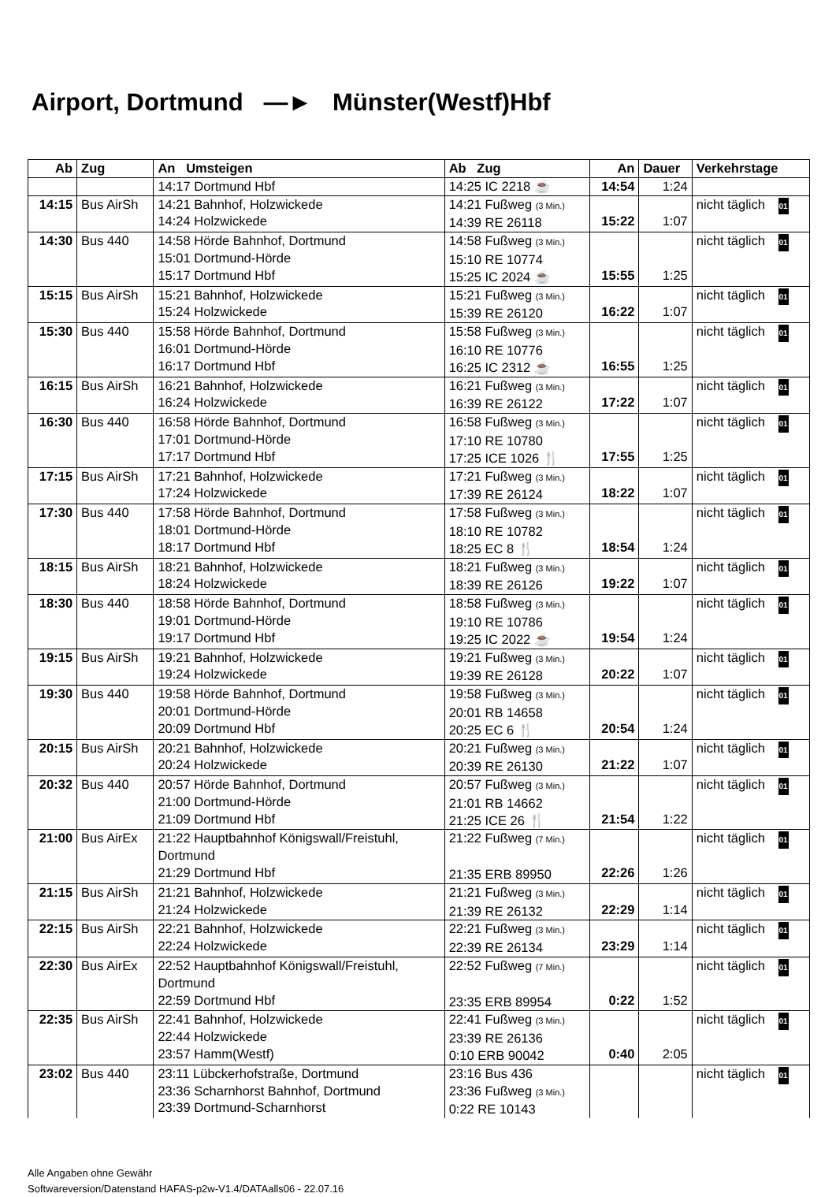Airport, Dortmund —► Münster(Westf)Hbf
| Ab | Zug | An Umsteigen | Ab Zug | An | Dauer | Verkehrstage |
| --- | --- | --- | --- | --- | --- | --- |
| | | 14:17 Dortmund Hbf | 14:25 IC 2218 ☕ | 14:54 | 1:24 | |
| 14:15 | Bus AirSh | 14:21 Bahnhof, Holzwickede 14:24 Holzwickede | 14:21 Fußweg (3 Min.) 14:39 RE 26118 | 15:22 | 1:07 | nicht täglich 01 |
| 14:30 | Bus 440 | 14:58 Hörde Bahnhof, Dortmund 15:01 Dortmund-Hörde 15:17 Dortmund Hbf | 14:58 Fußweg (3 Min.) 15:10 RE 10774 15:25 IC 2024 ☕ | 15:55 | 1:25 | nicht täglich 01 |
| 15:15 | Bus AirSh | 15:21 Bahnhof, Holzwickede 15:24 Holzwickede | 15:21 Fußweg (3 Min.) 15:39 RE 26120 | 16:22 | 1:07 | nicht täglich 01 |
| 15:30 | Bus 440 | 15:58 Hörde Bahnhof, Dortmund 16:01 Dortmund-Hörde 16:17 Dortmund Hbf | 15:58 Fußweg (3 Min.) 16:10 RE 10776 16:25 IC 2312 ☕ | 16:55 | 1:25 | nicht täglich 01 |
| 16:15 | Bus AirSh | 16:21 Bahnhof, Holzwickede 16:24 Holzwickede | 16:21 Fußweg (3 Min.) 16:39 RE 26122 | 17:22 | 1:07 | nicht täglich 01 |
| 16:30 | Bus 440 | 16:58 Hörde Bahnhof, Dortmund 17:01 Dortmund-Hörde 17:17 Dortmund Hbf | 16:58 Fußweg (3 Min.) 17:10 RE 10780 17:25 ICE 1026 🍴 | 17:55 | 1:25 | nicht täglich 01 |
| 17:15 | Bus AirSh | 17:21 Bahnhof, Holzwickede 17:24 Holzwickede | 17:21 Fußweg (3 Min.) 17:39 RE 26124 | 18:22 | 1:07 | nicht täglich 01 |
| 17:30 | Bus 440 | 17:58 Hörde Bahnhof, Dortmund 18:01 Dortmund-Hörde 18:17 Dortmund Hbf | 17:58 Fußweg (3 Min.) 18:10 RE 10782 18:25 EC 8 🍴 | 18:54 | 1:24 | nicht täglich 01 |
| 18:15 | Bus AirSh | 18:21 Bahnhof, Holzwickede 18:24 Holzwickede | 18:21 Fußweg (3 Min.) 18:39 RE 26126 | 19:22 | 1:07 | nicht täglich 01 |
| 18:30 | Bus 440 | 18:58 Hörde Bahnhof, Dortmund 19:01 Dortmund-Hörde 19:17 Dortmund Hbf | 18:58 Fußweg (3 Min.) 19:10 RE 10786 19:25 IC 2022 ☕ | 19:54 | 1:24 | nicht täglich 01 |
| 19:15 | Bus AirSh | 19:21 Bahnhof, Holzwickede 19:24 Holzwickede | 19:21 Fußweg (3 Min.) 19:39 RE 26128 | 20:22 | 1:07 | nicht täglich 01 |
| 19:30 | Bus 440 | 19:58 Hörde Bahnhof, Dortmund 20:01 Dortmund-Hörde 20:09 Dortmund Hbf | 19:58 Fußweg (3 Min.) 20:01 RB 14658 20:25 EC 6 🍴 | 20:54 | 1:24 | nicht täglich 01 |
| 20:15 | Bus AirSh | 20:21 Bahnhof, Holzwickede 20:24 Holzwickede | 20:21 Fußweg (3 Min.) 20:39 RE 26130 | 21:22 | 1:07 | nicht täglich 01 |
| 20:32 | Bus 440 | 20:57 Hörde Bahnhof, Dortmund 21:00 Dortmund-Hörde 21:09 Dortmund Hbf | 20:57 Fußweg (3 Min.) 21:01 RB 14662 21:25 ICE 26 🍴 | 21:54 | 1:22 | nicht täglich 01 |
| 21:00 | Bus AirEx | 21:22 Hauptbahnhof Königswall/Freistuhl, Dortmund 21:29 Dortmund Hbf | 21:22 Fußweg (7 Min.) 21:35 ERB 89950 | 22:26 | 1:26 | nicht täglich 01 |
| 21:15 | Bus AirSh | 21:21 Bahnhof, Holzwickede 21:24 Holzwickede | 21:21 Fußweg (3 Min.) 21:39 RE 26132 | 22:29 | 1:14 | nicht täglich 01 |
| 22:15 | Bus AirSh | 22:21 Bahnhof, Holzwickede 22:24 Holzwickede | 22:21 Fußweg (3 Min.) 22:39 RE 26134 | 23:29 | 1:14 | nicht täglich 01 |
| 22:30 | Bus AirEx | 22:52 Hauptbahnhof Königswall/Freistuhl, Dortmund 22:59 Dortmund Hbf | 22:52 Fußweg (7 Min.) 23:35 ERB 89954 | 0:22 | 1:52 | nicht täglich 01 |
| 22:35 | Bus AirSh | 22:41 Bahnhof, Holzwickede 22:44 Holzwickede 23:57 Hamm(Westf) | 22:41 Fußweg (3 Min.) 23:39 RE 26136 0:10 ERB 90042 | 0:40 | 2:05 | nicht täglich 01 |
| 23:02 | Bus 440 | 23:11 Lübckerhofstraße, Dortmund 23:36 Scharnhorst Bahnhof, Dortmund 23:39 Dortmund-Scharnhorst | 23:16 Bus 436 23:36 Fußweg (3 Min.) 0:22 RE 10143 | | | nicht täglich 01 |
Alle Angaben ohne Gewähr
Softwareversion/Datenstand HAFAS-p2w-V1.4/DATAalls06 - 22.07.16